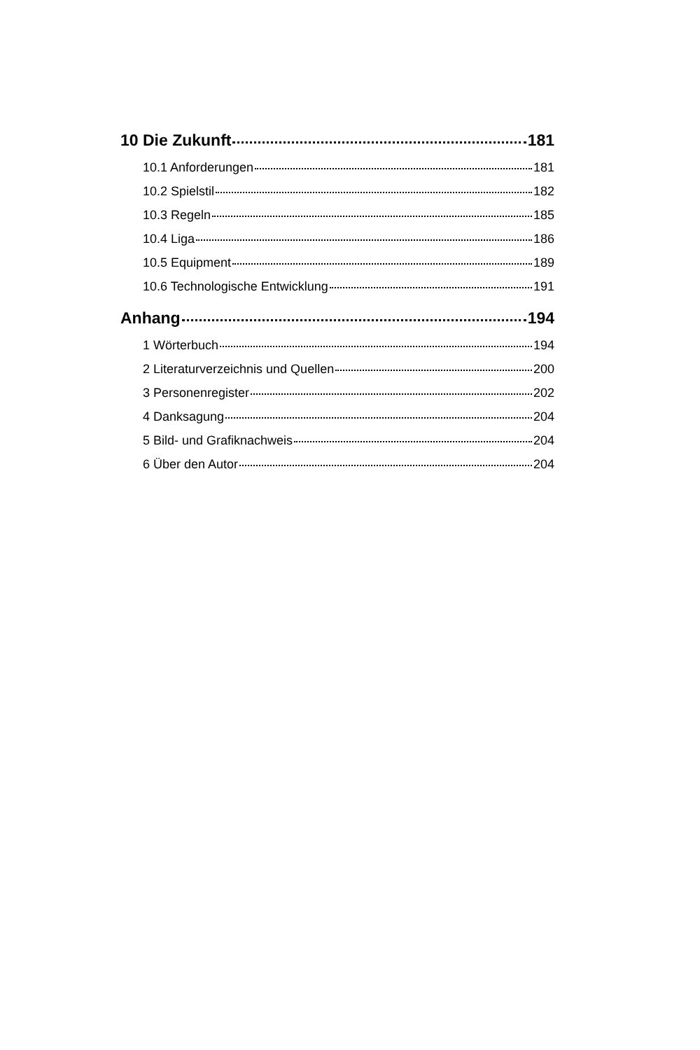10 Die Zukunft 181
10.1 Anforderungen 181
10.2 Spielstil 182
10.3 Regeln 185
10.4 Liga 186
10.5 Equipment 189
10.6 Technologische Entwicklung 191
Anhang 194
1 Wörterbuch 194
2 Literaturverzeichnis und Quellen 200
3 Personenregister 202
4 Danksagung 204
5 Bild- und Grafiknachweis 204
6 Über den Autor 204